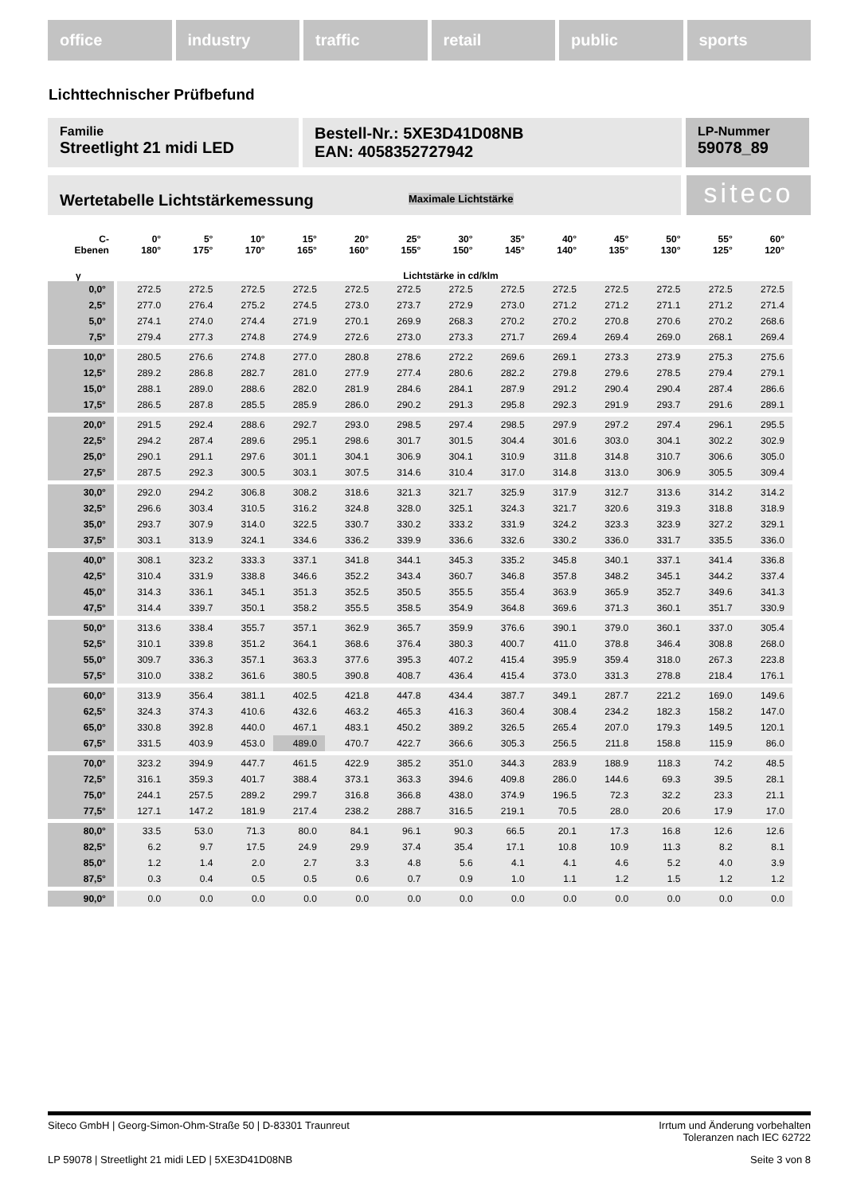office industry traffic retail public sports
Lichttechnischer Prüfbefund
Familie
Streetlight 21 midi LED
Bestell-Nr.: 5XE3D41D08NB
EAN: 4058352727942
LP-Nummer
59078_89
Wertetabelle Lichtstärkemessung Maximale Lichtstärke siteco
| C- Ebenen | 0° 180° | 5° 175° | 10° 170° | 15° 165° | 20° 160° | 25° 155° | 30° 150° | 35° 145° | 40° 140° | 45° 135° | 50° 130° | 55° 125° | 60° 120° |
| --- | --- | --- | --- | --- | --- | --- | --- | --- | --- | --- | --- | --- | --- |
| γ | Lichtstärke in cd/klm | | | | | | | | | | | | |
| 0,0° | 272.5 | 272.5 | 272.5 | 272.5 | 272.5 | 272.5 | 272.5 | 272.5 | 272.5 | 272.5 | 272.5 | 272.5 | 272.5 |
| 2,5° | 277.0 | 276.4 | 275.2 | 274.5 | 273.0 | 273.7 | 272.9 | 273.0 | 271.2 | 271.2 | 271.1 | 271.2 | 271.4 |
| 5,0° | 274.1 | 274.0 | 274.4 | 271.9 | 270.1 | 269.9 | 268.3 | 270.2 | 270.2 | 270.8 | 270.6 | 270.2 | 268.6 |
| 7,5° | 279.4 | 277.3 | 274.8 | 274.9 | 272.6 | 273.0 | 273.3 | 271.7 | 269.4 | 269.4 | 269.0 | 268.1 | 269.4 |
| 10,0° | 280.5 | 276.6 | 274.8 | 277.0 | 280.8 | 278.6 | 272.2 | 269.6 | 269.1 | 273.3 | 273.9 | 275.3 | 275.6 |
| 12,5° | 289.2 | 286.8 | 282.7 | 281.0 | 277.9 | 277.4 | 280.6 | 282.2 | 279.8 | 279.6 | 278.5 | 279.4 | 279.1 |
| 15,0° | 288.1 | 289.0 | 288.6 | 282.0 | 281.9 | 284.6 | 284.1 | 287.9 | 291.2 | 290.4 | 290.4 | 287.4 | 286.6 |
| 17,5° | 286.5 | 287.8 | 285.5 | 285.9 | 286.0 | 290.2 | 291.3 | 295.8 | 292.3 | 291.9 | 293.7 | 291.6 | 289.1 |
| 20,0° | 291.5 | 292.4 | 288.6 | 292.7 | 293.0 | 298.5 | 297.4 | 298.5 | 297.9 | 297.2 | 297.4 | 296.1 | 295.5 |
| 22,5° | 294.2 | 287.4 | 289.6 | 295.1 | 298.6 | 301.7 | 301.5 | 304.4 | 301.6 | 303.0 | 304.1 | 302.2 | 302.9 |
| 25,0° | 290.1 | 291.1 | 297.6 | 301.1 | 304.1 | 306.9 | 304.1 | 310.9 | 311.8 | 314.8 | 310.7 | 306.6 | 305.0 |
| 27,5° | 287.5 | 292.3 | 300.5 | 303.1 | 307.5 | 314.6 | 310.4 | 317.0 | 314.8 | 313.0 | 306.9 | 305.5 | 309.4 |
| 30,0° | 292.0 | 294.2 | 306.8 | 308.2 | 318.6 | 321.3 | 321.7 | 325.9 | 317.9 | 312.7 | 313.6 | 314.2 | 314.2 |
| 32,5° | 296.6 | 303.4 | 310.5 | 316.2 | 324.8 | 328.0 | 325.1 | 324.3 | 321.7 | 320.6 | 319.3 | 318.8 | 318.9 |
| 35,0° | 293.7 | 307.9 | 314.0 | 322.5 | 330.7 | 330.2 | 333.2 | 331.9 | 324.2 | 323.3 | 323.9 | 327.2 | 329.1 |
| 37,5° | 303.1 | 313.9 | 324.1 | 334.6 | 336.2 | 339.9 | 336.6 | 332.6 | 330.2 | 336.0 | 331.7 | 335.5 | 336.0 |
| 40,0° | 308.1 | 323.2 | 333.3 | 337.1 | 341.8 | 344.1 | 345.3 | 335.2 | 345.8 | 340.1 | 337.1 | 341.4 | 336.8 |
| 42,5° | 310.4 | 331.9 | 338.8 | 346.6 | 352.2 | 343.4 | 360.7 | 346.8 | 357.8 | 348.2 | 345.1 | 344.2 | 337.4 |
| 45,0° | 314.3 | 336.1 | 345.1 | 351.3 | 352.5 | 350.5 | 355.5 | 355.4 | 363.9 | 365.9 | 352.7 | 349.6 | 341.3 |
| 47,5° | 314.4 | 339.7 | 350.1 | 358.2 | 355.5 | 358.5 | 354.9 | 364.8 | 369.6 | 371.3 | 360.1 | 351.7 | 330.9 |
| 50,0° | 313.6 | 338.4 | 355.7 | 357.1 | 362.9 | 365.7 | 359.9 | 376.6 | 390.1 | 379.0 | 360.1 | 337.0 | 305.4 |
| 52,5° | 310.1 | 339.8 | 351.2 | 364.1 | 368.6 | 376.4 | 380.3 | 400.7 | 411.0 | 378.8 | 346.4 | 308.8 | 268.0 |
| 55,0° | 309.7 | 336.3 | 357.1 | 363.3 | 377.6 | 395.3 | 407.2 | 415.4 | 395.9 | 359.4 | 318.0 | 267.3 | 223.8 |
| 57,5° | 310.0 | 338.2 | 361.6 | 380.5 | 390.8 | 408.7 | 436.4 | 415.4 | 373.0 | 331.3 | 278.8 | 218.4 | 176.1 |
| 60,0° | 313.9 | 356.4 | 381.1 | 402.5 | 421.8 | 447.8 | 434.4 | 387.7 | 349.1 | 287.7 | 221.2 | 169.0 | 149.6 |
| 62,5° | 324.3 | 374.3 | 410.6 | 432.6 | 463.2 | 465.3 | 416.3 | 360.4 | 308.4 | 234.2 | 182.3 | 158.2 | 147.0 |
| 65,0° | 330.8 | 392.8 | 440.0 | 467.1 | 483.1 | 450.2 | 389.2 | 326.5 | 265.4 | 207.0 | 179.3 | 149.5 | 120.1 |
| 67,5° | 331.5 | 403.9 | 453.0 | 489.0 | 470.7 | 422.7 | 366.6 | 305.3 | 256.5 | 211.8 | 158.8 | 115.9 | 86.0 |
| 70,0° | 323.2 | 394.9 | 447.7 | 461.5 | 422.9 | 385.2 | 351.0 | 344.3 | 283.9 | 188.9 | 118.3 | 74.2 | 48.5 |
| 72,5° | 316.1 | 359.3 | 401.7 | 388.4 | 373.1 | 363.3 | 394.6 | 409.8 | 286.0 | 144.6 | 69.3 | 39.5 | 28.1 |
| 75,0° | 244.1 | 257.5 | 289.2 | 299.7 | 316.8 | 366.8 | 438.0 | 374.9 | 196.5 | 72.3 | 32.2 | 23.3 | 21.1 |
| 77,5° | 127.1 | 147.2 | 181.9 | 217.4 | 238.2 | 288.7 | 316.5 | 219.1 | 70.5 | 28.0 | 20.6 | 17.9 | 17.0 |
| 80,0° | 33.5 | 53.0 | 71.3 | 80.0 | 84.1 | 96.1 | 90.3 | 66.5 | 20.1 | 17.3 | 16.8 | 12.6 | 12.6 |
| 82,5° | 6.2 | 9.7 | 17.5 | 24.9 | 29.9 | 37.4 | 35.4 | 17.1 | 10.8 | 10.9 | 11.3 | 8.2 | 8.1 |
| 85,0° | 1.2 | 1.4 | 2.0 | 2.7 | 3.3 | 4.8 | 5.6 | 4.1 | 4.1 | 4.6 | 5.2 | 4.0 | 3.9 |
| 87,5° | 0.3 | 0.4 | 0.5 | 0.5 | 0.6 | 0.7 | 0.9 | 1.0 | 1.1 | 1.2 | 1.5 | 1.2 | 1.2 |
| 90,0° | 0.0 | 0.0 | 0.0 | 0.0 | 0.0 | 0.0 | 0.0 | 0.0 | 0.0 | 0.0 | 0.0 | 0.0 | 0.0 |
Siteco GmbH | Georg-Simon-Ohm-Straße 50 | D-83301 Traunreut Irrtum und Änderung vorbehalten
Toleranzen nach IEC 62722
LP 59078 | Streetlight 21 midi LED | 5XE3D41D08NB Seite 3 von 8